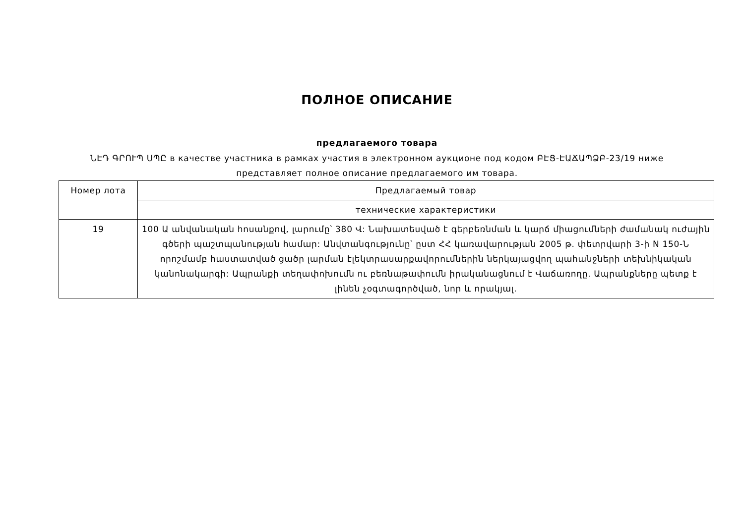ПОЛНОЕ ОПИСАНИЕ
предлагаемого товара
ՆԷԴ ԳՐՈՒՊ ՍՊԸ в качестве участника в рамках участия в электронном аукционе под кодом ԲԷՑ-ԷԱՃԱՊՁԲ-23/19 ниже представляет полное описание предлагаемого им товара.
| Номер лота | Предлагаемый товар |
| | технические характеристики |
| 19 | 100 Ա անվանական հոսանքով, լարումը՝ 380 Վ: Նախատեսված է գերբեռնման և կարճ միացումների ժամանակ ուժային գծերի պաշտպանության համար: Անվտանգությունը՝ ըստ ՀՀ կառավարության 2005 թ. փետրվարի 3-ի N 150-Ն որոշմամբ հաստատված ցածր լարման էլեկտրասարքավորումներին ներկայացվող պահանջների տեխնիկական կանոնակարգի: Ապրանքի տեղափոխումն ու բեռնաթափումն իրականացնում է Վաճառողը. Ապրանքները պետք է լինեն չօգտագործված, նոր և որակյալ. |